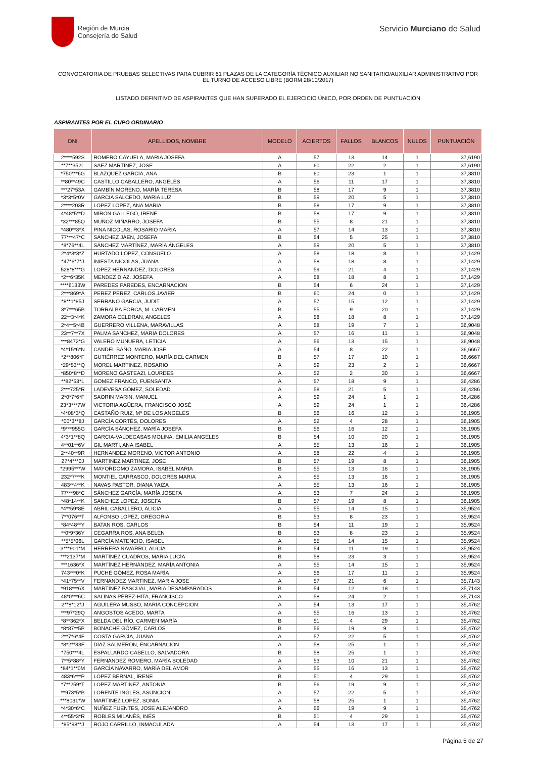Región de Murcia
Consejería de Salud
Servicio Murciano de Salud
CONVOCATORIA DE PRUEBAS SELECTIVAS PARA CUBRIR 61 PLAZAS DE LA CATEGORÍA TÉCNICO AUXILIAR NO SANITARIO/AUXILIAR ADMINISTRATIVO POR EL TURNO DE ACCESO LIBRE (BORM 28/10/2017)
LISTADO DEFINITIVO DE ASPIRANTES QUE HAN SUPERADO EL EJERCICIO ÚNICO, POR ORDEN DE PUNTUACIÓN
ASPIRANTES POR EL CUPO ORDINARIO
| DNI | APELLIDOS, NOMBRE | MODELO | ACIERTOS | FALLOS | BLANCOS | NULOS | PUNTUACIÓN |
| --- | --- | --- | --- | --- | --- | --- | --- |
| 2****592S | ROMERO CAYUELA, MARIA JOSEFA | A | 57 | 13 | 14 | 1 | 37,6190 |
| **7**352L | SAEZ MARTINEZ, JOSE | A | 60 | 22 | 2 | 1 | 37,6190 |
| *750***6G | BLÁZQUEZ GARCÍA, ANA | B | 60 | 23 | 1 | 1 | 37,3810 |
| **80**49C | CASTILLO CABALLERO, ANGELES | A | 56 | 11 | 17 | 1 | 37,3810 |
| ***27*53A | GAMBÍN MORENO, MARÍA TERESA | B | 58 | 17 | 9 | 1 | 37,3810 |
| *3*3*5*0V | GARCIA SALCEDO, MARIA LUZ | B | 59 | 20 | 5 | 1 | 37,3810 |
| 2****203R | LOPEZ LOPEZ, ANA MARIA | B | 58 | 17 | 9 | 1 | 37,3810 |
| 4*48*5**D | MIRON GALLEGO, IRENE | B | 58 | 17 | 9 | 1 | 37,3810 |
| *32***85Q | MUÑOZ MIÑARRO, JOSEFA | B | 55 | 8 | 21 | 1 | 37,3810 |
| *480**3*X | PINA NICOLAS, ROSARIO MARIA | A | 57 | 14 | 13 | 1 | 37,3810 |
| 77***47*C | SANCHEZ JAEN, JOSEFA | B | 54 | 5 | 25 | 1 | 37,3810 |
| *8*76**4L | SÁNCHEZ MARTÍNEZ, MARÍA ÁNGELES | A | 59 | 20 | 5 | 1 | 37,3810 |
| 2*4*3*3*Z | HURTADO LÓPEZ, CONSUELO | A | 58 | 18 | 8 | 1 | 37,1429 |
| *47*6*7*J | INIESTA NICOLAS, JUANA | A | 58 | 18 | 8 | 1 | 37,1429 |
| 528*8***G | LOPEZ HERNANDEZ, DOLORES | A | 59 | 21 | 4 | 1 | 37,1429 |
| *2**6*35K | MENDEZ DIAZ, JOSEFA | A | 58 | 18 | 8 | 1 | 37,1429 |
| ****6133W | PAREDES PAREDES, ENCARNACION | B | 54 | 6 | 24 | 1 | 37,1429 |
| 2***869*A | PEREZ PEREZ, CARLOS JAVIER | B | 60 | 24 | 0 | 1 | 37,1429 |
| *8**1*85J | SERRANO GARCIA, JUDIT | A | 57 | 15 | 12 | 1 | 37,1429 |
| 3*7***65B | TORRALBA FORCA, M. CARMEN | B | 55 | 9 | 20 | 1 | 37,1429 |
| 22**3*4*K | ZAMORA CELDRAN, ANGELES | A | 58 | 18 | 8 | 1 | 37,1429 |
| 2*4**5*4B | GUERRERO VILLENA, MARAVILLAS | A | 58 | 19 | 7 | 1 | 36,9048 |
| 23**7**7X | PALMA SANCHEZ, MARIA DOLORES | A | 57 | 16 | 11 | 1 | 36,9048 |
| ***8472*G | VALERO MUNUERA, LETICIA | A | 56 | 13 | 15 | 1 | 36,9048 |
| *4*15*6*N | CANDEL BAÑO, MARIA JOSE | A | 54 | 8 | 22 | 1 | 36,6667 |
| *2**806*F | GUTIÉRREZ MONTERO, MARÍA DEL CARMEN | B | 57 | 17 | 10 | 1 | 36,6667 |
| *29*53**Q | MOREL MARTINEZ, ROSARIO | A | 59 | 23 | 2 | 1 | 36,6667 |
| *850*8**D | MORENO GASTEAZI, LOURDES | A | 52 | 2 | 30 | 1 | 36,6667 |
| **82*53*L | GOMEZ FRANCO, FUENSANTA | A | 57 | 18 | 9 | 1 | 36,4286 |
| 2***725*R | LADEVESA GÓMEZ, SOLEDAD | A | 58 | 21 | 5 | 1 | 36,4286 |
| 2*0*7*6*F | SAORIN MARIN, MANUEL | A | 59 | 24 | 1 | 1 | 36,4286 |
| 23*3***7W | VICTORIA AGÜERA, FRANCISCO JOSÉ | A | 59 | 24 | 1 | 1 | 36,4286 |
| *4*08*3*Q | CASTAÑO RUIZ, Mª DE LOS ANGELES | B | 56 | 16 | 12 | 1 | 36,1905 |
| *00*3**8J | GARCÍA CORTÉS, DOLORES | A | 52 | 4 | 28 | 1 | 36,1905 |
| *9***955G | GARCÍA SÁNCHEZ, MARÍA JOSEFA | B | 56 | 16 | 12 | 1 | 36,1905 |
| 4*3*1**8Q | GARCIA-VALDECASAS MOLINA, EMILIA ANGELES | B | 54 | 10 | 20 | 1 | 36,1905 |
| 4**01**6V | GIL MARTI, ANA ISABEL | A | 55 | 13 | 16 | 1 | 36,1905 |
| 2**40**9R | HERNANDEZ MORENO, VICTOR ANTONIO | A | 58 | 22 | 4 | 1 | 36,1905 |
| 27*4***0J | MARTINEZ MARTINEZ, JOSE | B | 57 | 19 | 8 | 1 | 36,1905 |
| *2995***W | MAYORDOMO ZAMORA, ISABEL MARIA | B | 55 | 13 | 16 | 1 | 36,1905 |
| 232*7***K | MONTIEL CARRASCO, DOLORES MARIA | A | 55 | 13 | 16 | 1 | 36,1905 |
| 483**4**K | NAVAS PASTOR, DIANA YAIZA | A | 55 | 13 | 16 | 1 | 36,1905 |
| 77***98*C | SÁNCHEZ GARCÍA, MARÍA JOSEFA | A | 53 | 7 | 24 | 1 | 36,1905 |
| *48*14**K | SANCHEZ LOPEZ, JOSEFA | B | 57 | 19 | 8 | 1 | 36,1905 |
| *4**59*8E | ABRIL CABALLERO, ALICIA | A | 55 | 14 | 15 | 1 | 35,9524 |
| 7**076**T | ALFONSO LOPEZ, GREGORIA | B | 53 | 8 | 23 | 1 | 35,9524 |
| *84*48**Y | BATAN ROS, CARLOS | B | 54 | 11 | 19 | 1 | 35,9524 |
| **0*9*36Y | CEGARRA ROS, ANA BELEN | B | 53 | 8 | 23 | 1 | 35,9524 |
| **5*5*06L | GARCÍA MATENCIO, ISABEL | A | 55 | 14 | 15 | 1 | 35,9524 |
| 3***901*M | HERRERA NAVARRO, ALICIA | B | 54 | 11 | 19 | 1 | 35,9524 |
| ***2137*M | MARTÍNEZ CUADROS, MARÍA LUCÍA | B | 58 | 23 | 3 | 1 | 35,9524 |
| ***1636*X | MARTÍNEZ HERNÁNDEZ, MARÍA ANTONIA | A | 55 | 14 | 15 | 1 | 35,9524 |
| 743***0*K | PUCHE GÓMEZ, ROSA MARÍA | A | 56 | 17 | 11 | 1 | 35,9524 |
| *41*75**V | FERNANDEZ MARTINEZ, MARIA JOSE | A | 57 | 21 | 6 | 1 | 35,7143 |
| *918***6X | MARTÍNEZ PASCUAL, MARIA DESAMPARADOS | B | 54 | 12 | 18 | 1 | 35,7143 |
| 48*0***6C | SALINAS PÉREZ-HITA, FRANCISCO | A | 58 | 24 | 2 | 1 | 35,7143 |
| 2**8*12*J | AGUILERA MUSSO, MARIA CONCEPCION | A | 54 | 13 | 17 | 1 | 35,4762 |
| ***97*29Q | ANGOSTOS ACEDO, MARTA | A | 55 | 16 | 13 | 1 | 35,4762 |
| *8**362*X | BELDA DEL RÍO, CARMEN MARÍA | B | 51 | 4 | 29 | 1 | 35,4762 |
| *8*87**5P | BONACHE GÓMEZ, CARLOS | B | 56 | 19 | 9 | 1 | 35,4762 |
| 2**7*6*4F | COSTA GARCÍA, JUANA | A | 57 | 22 | 5 | 1 | 35,4762 |
| *8*2**33F | DÍAZ SALMERÓN, ENCARNACIÓN | A | 58 | 25 | 1 | 1 | 35,4762 |
| *750***4L | ESPALLARDO CABELLO, SALVADORA | B | 58 | 25 | 1 | 1 | 35,4762 |
| 7**5*88*Y | FERNÁNDEZ ROMERO, MARÍA SOLEDAD | A | 53 | 10 | 21 | 1 | 35,4762 |
| *84*1**0M | GARCÍA NAVARRO, MARÍA DEL AMOR | A | 55 | 16 | 13 | 1 | 35,4762 |
| 483*6***P | LOPEZ BERNAL, IRENE | B | 51 | 4 | 29 | 1 | 35,4762 |
| *7**259*T | LOPEZ MARTINEZ, ANTONIA | B | 56 | 19 | 9 | 1 | 35,4762 |
| **973*5*B | LORENTE INGLES, ASUNCION | A | 57 | 22 | 5 | 1 | 35,4762 |
| ***8031*W | MARTINEZ LOPEZ, SONIA | A | 58 | 25 | 1 | 1 | 35,4762 |
| *4*30*6*C | NUÑEZ FUENTES, JOSE ALEJANDRO | A | 56 | 19 | 9 | 1 | 35,4762 |
| 4**55*3*R | ROBLES MILANÉS, INÉS | B | 51 | 4 | 29 | 1 | 35,4762 |
| *85*98**J | ROJO CARRILLO, INMACULADA | A | 54 | 13 | 17 | 1 | 35,4762 |
Página 5 de 27